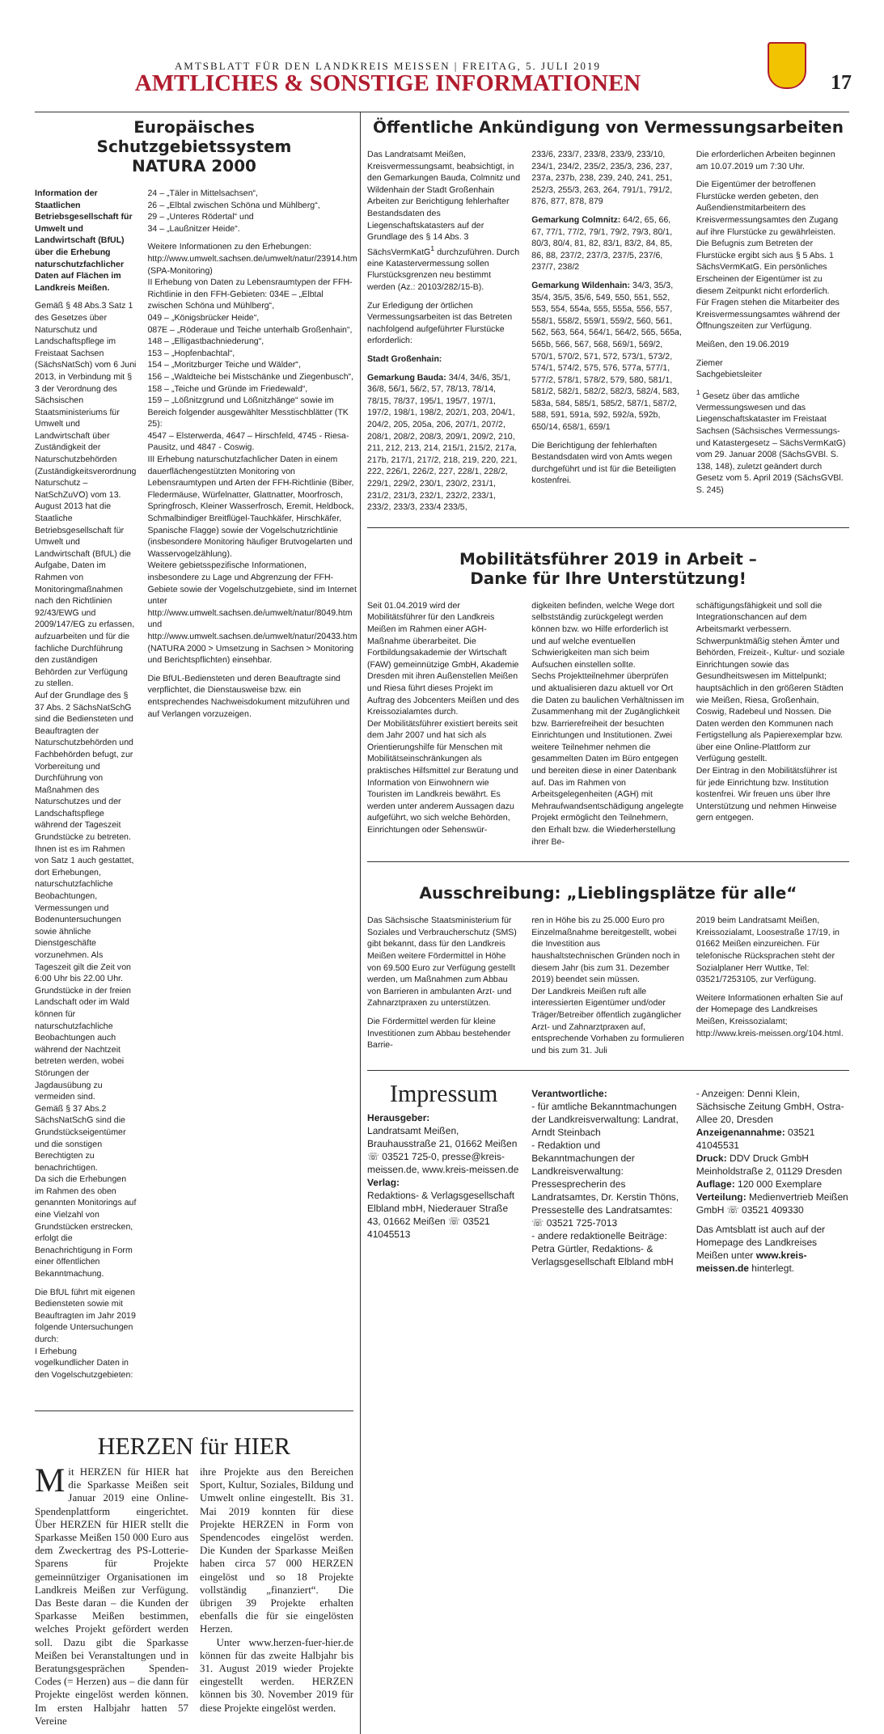AMTSBLATT FÜR DEN LANDKREIS MEISSEN | FREITAG, 5. JULI 2019
AMTLICHES & SONSTIGE INFORMATIONEN
17
Europäisches
Schutzgebietssystem
NATURA 2000
Information der Staatlichen Betriebsgesellschaft für Umwelt und Landwirtschaft (BfUL) über die Erhebung naturschutzfachlicher Daten auf Flächen im Landkreis Meißen.
Gemäß § 48 Abs.3 Satz 1 des Gesetzes über Naturschutz und Landschaftspflege im Freistaat Sachsen (SächsNatSch) vom 6 Juni 2013, in Verbindung mit § 3 der Verordnung des Sächsischen Staatsministeriums für Umwelt und Landwirtschaft über Zuständigkeit der Naturschutzbehörden (Zuständigkeitsverordnung Naturschutz – NatSchZuVO) vom 13. August 2013 hat die Staatliche Betriebsgesellschaft für Umwelt und Landwirtschaft (BfUL) die Aufgabe, Daten im Rahmen von Monitoringmaßnahmen nach den Richtlinien 92/43/EWG und 2009/147/EG zu erfassen, aufzuarbeiten und für die fachliche Durchführung den zuständigen Behörden zur Verfügung zu stellen.
Auf der Grundlage des § 37 Abs. 2 SächsNatSchG sind die Bediensteten und Beauftragten der Naturschutzbehörden und Fachbehörden befugt, zur Vorbereitung und Durchführung von Maßnahmen des Naturschutzes und der Landschaftspflege während der Tageszeit Grundstücke zu betreten. Ihnen ist es im Rahmen von Satz 1 auch gestattet, dort Erhebungen, naturschutzfachliche Beobachtungen, Vermessungen und Bodenuntersuchungen sowie ähnliche Dienstgeschäfte vorzunehmen. Als Tageszeit gilt die Zeit von 6:00 Uhr bis 22.00 Uhr. Grundstücke in der freien Landschaft oder im Wald können für naturschutzfachliche Beobachtungen auch während der Nachtzeit betreten werden, wobei Störungen der Jagdausübung zu vermeiden sind.
Gemäß § 37 Abs.2 SächsNatSchG sind die Grundstückseigentümer und die sonstigen Berechtigten zu benachrichtigen.
Da sich die Erhebungen im Rahmen des oben genannten Monitorings auf eine Vielzahl von Grundstücken erstrecken, erfolgt die Benachrichtigung in Form einer öffentlichen Bekanntmachung.
Die BfUL führt mit eigenen Bediensteten sowie mit Beauftragten im Jahr 2019 folgende Untersuchungen durch:
I Erhebung vogelkundlicher Daten in den Vogelschutzgebieten:
24 – „Täler in Mittelsachsen“,
26 – „Elbtal zwischen Schöna und Mühlberg“,
29 – „Unteres Rödertal“ und
34 – „Laußnitzer Heide“.
Weitere Informationen zu den Erhebungen: http://www.umwelt.sachsen.de/umwelt/natur/23914.htm (SPA-Monitoring)
II Erhebung von Daten zu Lebensraumtypen der FFH-Richtlinie in den FFH-Gebieten: 034E – „Elbtal zwischen Schöna und Mühlberg“,
049 – „Königsbrücker Heide“,
087E – „Röderaue und Teiche unterhalb Großenhain“,
148 – „Elligastbachniederung“,
153 – „Hopfenbachtal“,
154 – „Moritzburger Teiche und Wälder“,
156 – „Waldteiche bei Mistschänke und Ziegenbusch“,
158 – „Teiche und Gründe im Friedewald“,
159 – „Lößnitzgrund und Lößnitzhänge“ sowie im Bereich folgender ausgewählter Messtischblätter (TK 25):
4547 – Elsterwerda, 4647 – Hirschfeld, 4745 - Riesa-Pausitz, und 4847 - Coswig.
III Erhebung naturschutzfachlicher Daten in einem dauerflächengestützten Monitoring von Lebensraumtypen und Arten der FFH-Richtlinie (Biber, Fledermäuse, Würfelnatter, Glattnatter, Moorfrosch, Springfrosch, Kleiner Wasserfrosch, Eremit, Heldbock, Schmalbindiger Breitflügel-Tauchkäfer, Hirschkäfer, Spanische Flagge) sowie der Vogelschutzrichtlinie (insbesondere Monitoring häufiger Brutvogelarten und Wasservogelzählung).
Weitere gebietsspezifische Informationen, insbesondere zu Lage und Abgrenzung der FFH-Gebiete sowie der Vogelschutzgebiete, sind im Internet unter http://www.umwelt.sachsen.de/umwelt/natur/8049.htm und http://www.umwelt.sachsen.de/umwelt/natur/20433.htm (NATURA 2000 > Umsetzung in Sachsen > Monitoring und Berichtspflichten) einsehbar.
Die BfUL-Bediensteten und deren Beauftragte sind verpflichtet, die Dienstausweise bzw. ein entsprechendes Nachweisdokument mitzuführen und auf Verlangen vorzuzeigen.
HERZEN für HIER
Mit HERZEN für HIER hat die Sparkasse Meißen seit Januar 2019 eine Online-Spendenplattform eingerichtet. Über HERZEN für HIER stellt die Sparkasse Meißen 150 000 Euro aus dem Zweckertrag des PS-Lotterie-Sparens für Projekte gemeinnütziger Organisationen im Landkreis Meißen zur Verfügung. Das Beste daran – die Kunden der Sparkasse Meißen bestimmen, welches Projekt gefördert werden soll. Dazu gibt die Sparkasse Meißen bei Veranstaltungen und in Beratungsgesprächen Spenden-Codes (= Herzen) aus – die dann für Projekte eingelöst werden können. Im ersten Halbjahr hatten 57 Vereine
ihre Projekte aus den Bereichen Sport, Kultur, Soziales, Bildung und Umwelt online eingestellt. Bis 31. Mai 2019 konnten für diese Projekte HERZEN in Form von Spendencodes eingelöst werden. Die Kunden der Sparkasse Meißen haben circa 57 000 HERZEN eingelöst und so 18 Projekte vollständig „finanziert“. Die übrigen 39 Projekte erhalten ebenfalls die für sie eingelösten Herzen.
Unter www.herzen-fuer-hier.de können für das zweite Halbjahr bis 31. August 2019 wieder Projekte eingestellt werden. HERZEN können bis 30. November 2019 für diese Projekte eingelöst werden.
Öffentliche Ankündigung von Vermessungsarbeiten
Das Landratsamt Meißen, Kreisvermessungsamt, beabsichtigt, in den Gemarkungen Bauda, Colmnitz und Wildenhain der Stadt Großenhain Arbeiten zur Berichtigung fehlerhafter Bestandsdaten des Liegenschaftskatasters auf der Grundlage des § 14 Abs. 3 SächsVermKatG<sup>1</sup> durchzuführen. Durch eine Katastervermessung sollen Flurstücksgrenzen neu bestimmt werden (Az.: 20103/282/15-B).
Zur Erledigung der örtlichen Vermessungsarbeiten ist das Betreten nachfolgend aufgeführter Flurstücke erforderlich:
Stadt Großenhain:
Gemarkung Bauda: 34/4, 34/6, 35/1, 36/8, 56/1, 56/2, 57, 78/13, 78/14, 78/15, 78/37, 195/1, 195/7, 197/1, 197/2, 198/1, 198/2, 202/1, 203, 204/1, 204/2, 205, 205a, 206, 207/1, 207/2, 208/1, 208/2, 208/3, 209/1, 209/2, 210, 211, 212, 213, 214, 215/1, 215/2, 217a, 217b, 217/1, 217/2, 218, 219, 220, 221, 222, 226/1, 226/2, 227, 228/1, 228/2, 229/1, 229/2, 230/1, 230/2, 231/1, 231/2, 231/3, 232/1, 232/2, 233/1, 233/2, 233/3, 233/4 233/5,
233/6, 233/7, 233/8, 233/9, 233/10, 234/1, 234/2, 235/2, 235/3, 236, 237, 237a, 237b, 238, 239, 240, 241, 251, 252/3, 255/3, 263, 264, 791/1, 791/2, 876, 877, 878, 879
Gemarkung Colmnitz: 64/2, 65, 66, 67, 77/1, 77/2, 79/1, 79/2, 79/3, 80/1, 80/3, 80/4, 81, 82, 83/1, 83/2, 84, 85, 86, 88, 237/2, 237/3, 237/5, 237/6, 237/7, 238/2
Gemarkung Wildenhain: 34/3, 35/3, 35/4, 35/5, 35/6, 549, 550, 551, 552, 553, 554, 554a, 555, 555a, 556, 557, 558/1, 558/2, 559/1, 559/2, 560, 561, 562, 563, 564, 564/1, 564/2, 565, 565a, 565b, 566, 567, 568, 569/1, 569/2, 570/1, 570/2, 571, 572, 573/1, 573/2, 574/1, 574/2, 575, 576, 577a, 577/1, 577/2, 578/1, 578/2, 579, 580, 581/1, 581/2, 582/1, 582/2, 582/3, 582/4, 583, 583a, 584, 585/1, 585/2, 587/1, 587/2, 588, 591, 591a, 592, 592/a, 592b, 650/14, 658/1, 659/1
Die Berichtigung der fehlerhaften Bestandsdaten wird von Amts wegen durchgeführt und ist für die Beteiligten kostenfrei.
Die erforderlichen Arbeiten beginnen am 10.07.2019 um 7:30 Uhr.
Die Eigentümer der betroffenen Flurstücke werden gebeten, den Außendienstmitarbeitern des Kreisvermessungsamtes den Zugang auf ihre Flurstücke zu gewährleisten. Die Befugnis zum Betreten der Flurstücke ergibt sich aus § 5 Abs. 1 SächsVermKatG. Ein persönliches Erscheinen der Eigentümer ist zu diesem Zeitpunkt nicht erforderlich.
Für Fragen stehen die Mitarbeiter des Kreisvermessungsamtes während der Öffnungszeiten zur Verfügung.
Meißen, den 19.06.2019
Ziemer
Sachgebietsleiter
<sup>1</sup> Gesetz über das amtliche Vermessungswesen und das Liegenschaftskataster im Freistaat Sachsen (Sächsisches Vermessungs- und Katastergesetz – SächsVermKatG) vom 29. Januar 2008 (SächsGVBl. S. 138, 148), zuletzt geändert durch Gesetz vom 5. April 2019 (SächsGVBl. S. 245)
Mobilitätsführer 2019 in Arbeit –
Danke für Ihre Unterstützung!
Seit 01.04.2019 wird der Mobilitätsführer für den Landkreis Meißen im Rahmen einer AGH-Maßnahme überarbeitet. Die Fortbildungsakademie der Wirtschaft (FAW) gemeinnützige GmbH, Akademie Dresden mit ihren Außenstellen Meißen und Riesa führt dieses Projekt im Auftrag des Jobcenters Meißen und des Kreissozialamtes durch.
Der Mobilitätsführer existiert bereits seit dem Jahr 2007 und hat sich als Orientierungshilfe für Menschen mit Mobilitätseinschränkungen als praktisches Hilfsmittel zur Beratung und Information von Einwohnern wie Touristen im Landkreis bewährt. Es werden unter anderem Aussagen dazu aufgeführt, wo sich welche Behörden, Einrichtungen oder Sehenswür-
digkeiten befinden, welche Wege dort selbstständig zurückgelegt werden können bzw. wo Hilfe erforderlich ist und auf welche eventuellen Schwierigkeiten man sich beim Aufsuchen einstellen sollte.
Sechs Projektteilnehmer überprüfen und aktualisieren dazu aktuell vor Ort die Daten zu baulichen Verhältnissen im Zusammenhang mit der Zugänglichkeit bzw. Barrierefreiheit der besuchten Einrichtungen und Institutionen. Zwei weitere Teilnehmer nehmen die gesammelten Daten im Büro entgegen und bereiten diese in einer Datenbank auf. Das im Rahmen von Arbeitsgelegenheiten (AGH) mit Mehraufwandsentschädigung angelegte Projekt ermöglicht den Teilnehmern, den Erhalt bzw. die Wiederherstellung ihrer Be-
schäftigungsfähigkeit und soll die Integrationschancen auf dem Arbeitsmarkt verbessern.
Schwerpunktmäßig stehen Ämter und Behörden, Freizeit-, Kultur- und soziale Einrichtungen sowie das Gesundheitswesen im Mittelpunkt; hauptsächlich in den größeren Städten wie Meißen, Riesa, Großenhain, Coswig, Radebeul und Nossen. Die Daten werden den Kommunen nach Fertigstellung als Papierexemplar bzw. über eine Online-Plattform zur Verfügung gestellt.
Der Eintrag in den Mobilitätsführer ist für jede Einrichtung bzw. Institution kostenfrei. Wir freuen uns über Ihre Unterstützung und nehmen Hinweise gern entgegen.
Ausschreibung: „Lieblingsplätze für alle“
Das Sächsische Staatsministerium für Soziales und Verbraucherschutz (SMS) gibt bekannt, dass für den Landkreis Meißen weitere Fördermittel in Höhe von 69.500 Euro zur Verfügung gestellt werden, um Maßnahmen zum Abbau von Barrieren in ambulanten Arzt- und Zahnarztpraxen zu unterstützen.
Die Fördermittel werden für kleine Investitionen zum Abbau bestehender Barrie-
ren in Höhe bis zu 25.000 Euro pro Einzelmaßnahme bereitgestellt, wobei die Investition aus haushaltstechnischen Gründen noch in diesem Jahr (bis zum 31. Dezember 2019) beendet sein müssen.
Der Landkreis Meißen ruft alle interessierten Eigentümer und/oder Träger/Betreiber öffentlich zugänglicher Arzt- und Zahnarztpraxen auf, entsprechende Vorhaben zu formulieren und bis zum 31. Juli
2019 beim Landratsamt Meißen, Kreissozialamt, Loosestraße 17/19, in 01662 Meißen einzureichen. Für telefonische Rücksprachen steht der Sozialplaner Herr Wuttke, Tel: 03521/7253105, zur Verfügung.
Weitere Informationen erhalten Sie auf der Homepage des Landkreises Meißen, Kreissozialamt; http://www.kreis-meissen.org/104.html.
Impressum
Herausgeber:
Landratsamt Meißen,
Brauhausstraße 21, 01662 Meißen
☏ 03521 725-0, presse@kreis-meissen.de, www.kreis-meissen.de
Verlag:
Redaktions- & Verlagsgesellschaft Elbland mbH, Niederauer Straße 43, 01662 Meißen ☏ 03521 41045513
Verantwortliche:
- für amtliche Bekanntmachungen der Landkreisverwaltung: Landrat, Arndt Steinbach
- Redaktion und Bekanntmachungen der Landkreisverwaltung: Pressesprecherin des Landratsamtes, Dr. Kerstin Thöns, Pressestelle des Landratsamtes: ☏ 03521 725-7013
- andere redaktionelle Beiträge: Petra Gürtler, Redaktions- & Verlagsgesellschaft Elbland mbH
- Anzeigen: Denni Klein, Sächsische Zeitung GmbH, Ostra-Allee 20, Dresden
Anzeigenannahme: 03521 41045531
Druck: DDV Druck GmbH
Meinholdstraße 2, 01129 Dresden
Auflage: 120 000 Exemplare
Verteilung: Medienvertrieb Meißen GmbH ☏ 03521 409330
Das Amtsblatt ist auch auf der Homepage des Landkreises Meißen unter www.kreis-meissen.de hinterlegt.